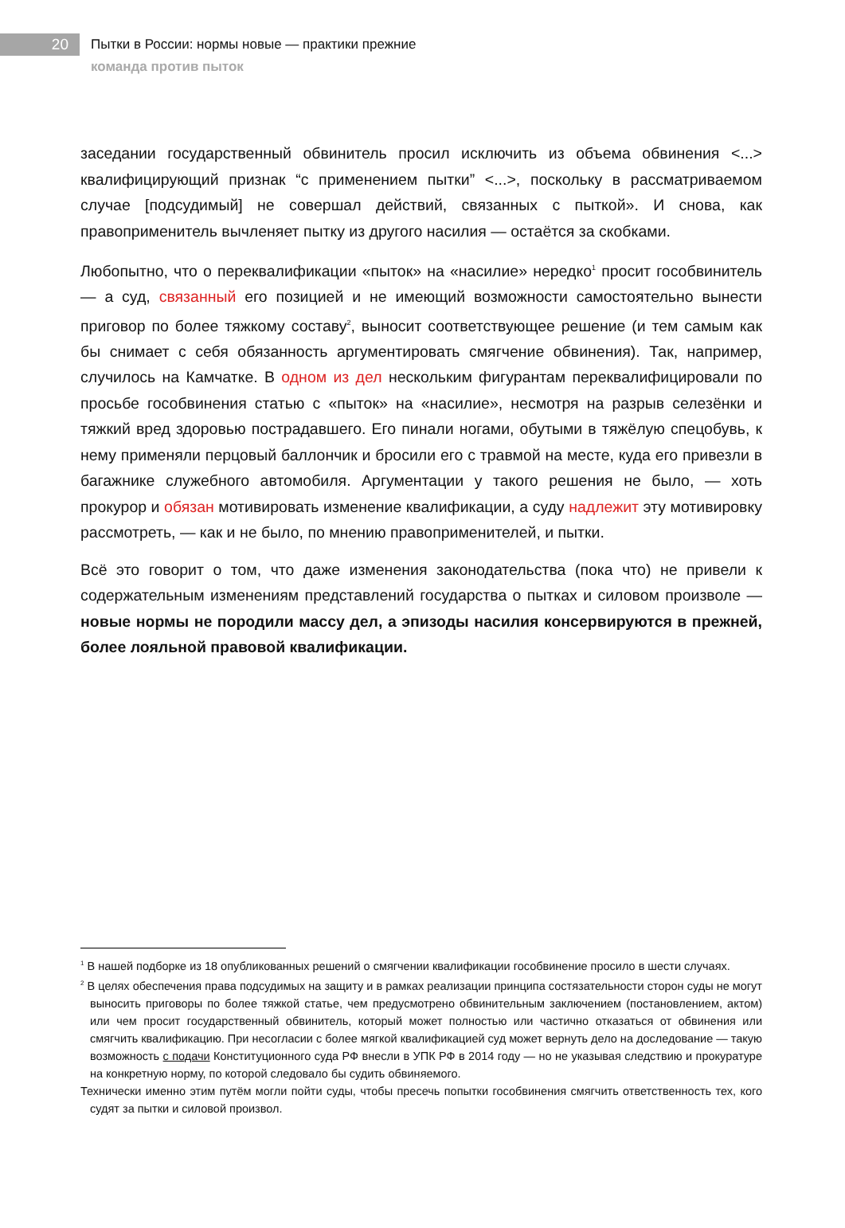20
Пытки в России: нормы новые — практики прежние
команда против пыток
заседании государственный обвинитель просил исключить из объема обвинения <...> квалифицирующий признак “с применением пытки” <...>, поскольку в рассматриваемом случае [подсудимый] не совершал действий, связанных с пыткой». И снова, как правоприменитель вычленяет пытку из другого насилия — остаётся за скобками.
Любопытно, что о переквалификации «пыток» на «насилие» нередко<sup>1</sup> просит гособвинитель — а суд, связанный его позицией и не имеющий возможности самостоятельно вынести приговор по более тяжкому составу<sup>2</sup>, выносит соответствующее решение (и тем самым как бы снимает с себя обязанность аргументировать смягчение обвинения). Так, например, случилось на Камчатке. В одном из дел нескольким фигурантам переквалифицировали по просьбе гособвинения статью с «пыток» на «насилие», несмотря на разрыв селезёнки и тяжкий вред здоровью пострадавшего. Его пинали ногами, обутыми в тяжёлую спецобувь, к нему применяли перцовый баллончик и бросили его с травмой на месте, куда его привезли в багажнике служебного автомобиля. Аргументации у такого решения не было, — хоть прокурор и обязан мотивировать изменение квалификации, а суду надлежит эту мотивировку рассмотреть, — как и не было, по мнению правоприменителей, и пытки.
Всё это говорит о том, что даже изменения законодательства (пока что) не привели к содержательным изменениям представлений государства о пытках и силовом произволе — новые нормы не породили массу дел, а эпизоды насилия консервируются в прежней, более лояльной правовой квалификации.
<sup>1</sup> В нашей подборке из 18 опубликованных решений о смягчении квалификации гособвинение просило в шести случаях.
<sup>2</sup> В целях обеспечения права подсудимых на защиту и в рамках реализации принципа состязательности сторон суды не могут выносить приговоры по более тяжкой статье, чем предусмотрено обвинительным заключением (постановлением, актом) или чем просит государственный обвинитель, который может полностью или частично отказаться от обвинения или смягчить квалификацию. При несогласии с более мягкой квалификацией суд может вернуть дело на доследование — такую возможность с подачи Конституционного суда РФ внесли в УПК РФ в 2014 году — но не указывая следствию и прокуратуре на конкретную норму, по которой следовало бы судить обвиняемого.
Технически именно этим путём могли пойти суды, чтобы пресечь попытки гособвинения смягчить ответственность тех, кого судят за пытки и силовой произвол.